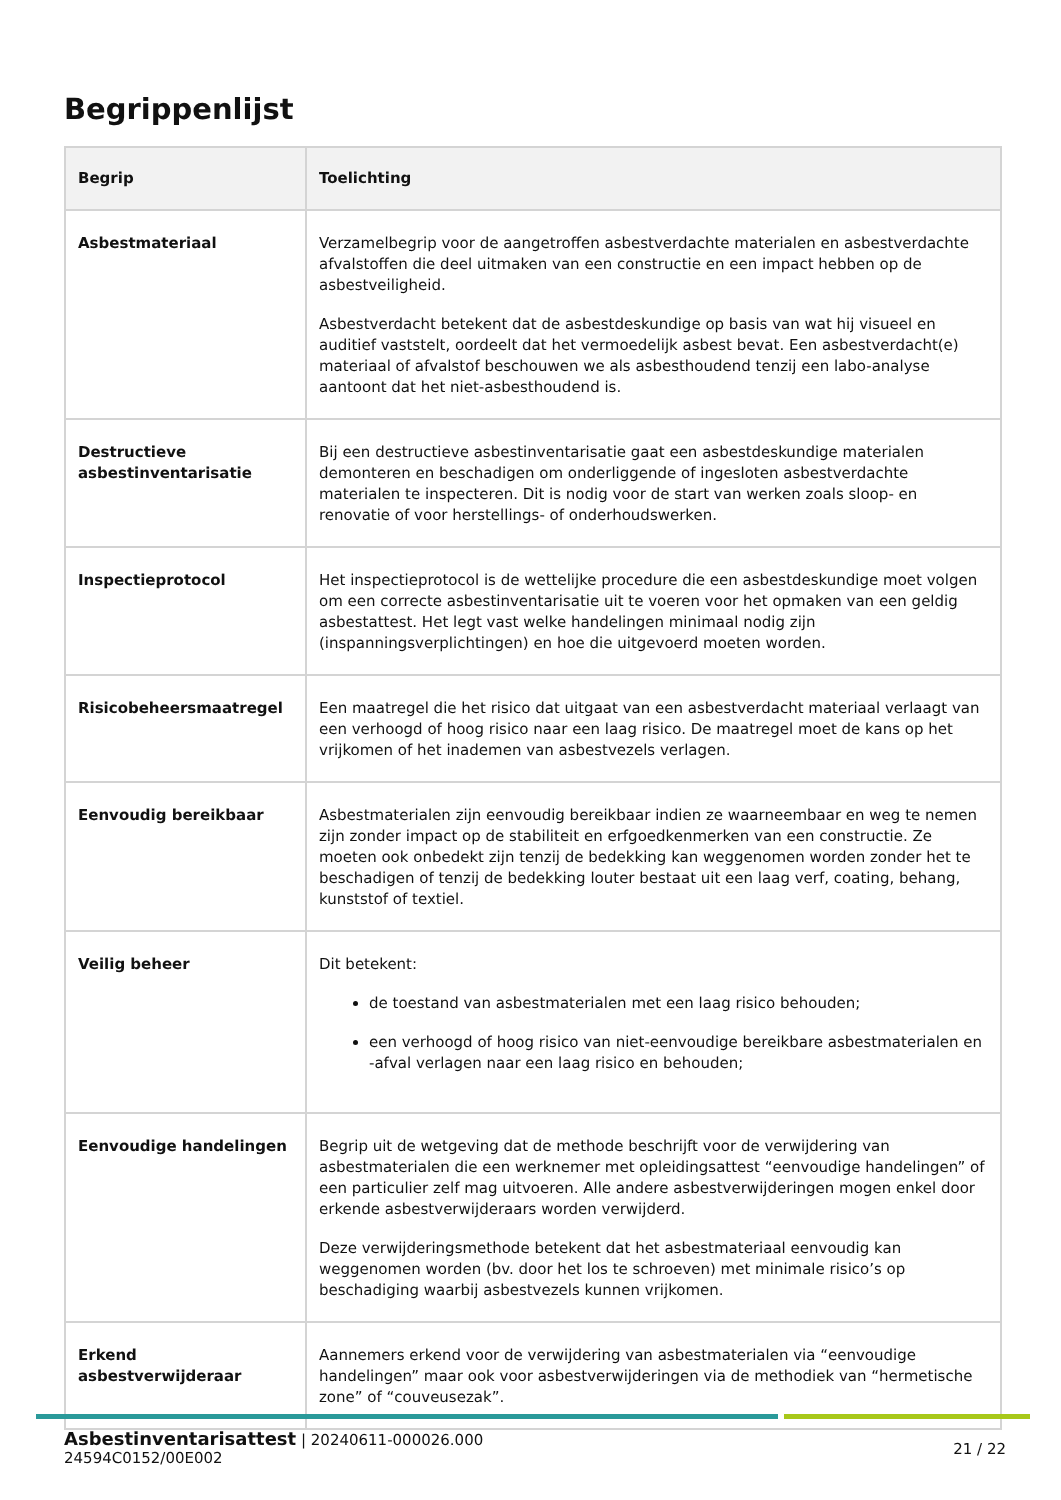Begrippenlijst
| Begrip | Toelichting |
| --- | --- |
| Asbestmateriaal | Verzamelbegrip voor de aangetroffen asbestverdachte materialen en asbestverdachte afvalstoffen die deel uitmaken van een constructie en een impact hebben op de asbestveiligheid. Asbestverdacht betekent dat de asbestdeskundige op basis van wat hij visueel en auditief vaststelt, oordeelt dat het vermoedelijk asbest bevat. Een asbestverdacht(e) materiaal of afvalstof beschouwen we als asbesthoudend tenzij een labo-analyse aantoont dat het niet-asbesthoudend is. |
| Destructieve asbestinventarisatie | Bij een destructieve asbestinventarisatie gaat een asbestdeskundige materialen demonteren en beschadigen om onderliggende of ingesloten asbestverdachte materialen te inspecteren. Dit is nodig voor de start van werken zoals sloop- en renovatie of voor herstellings- of onderhoudswerken. |
| Inspectieprotocol | Het inspectieprotocol is de wettelijke procedure die een asbestdeskundige moet volgen om een correcte asbestinventarisatie uit te voeren voor het opmaken van een geldig asbestattest. Het legt vast welke handelingen minimaal nodig zijn (inspanningsverplichtingen) en hoe die uitgevoerd moeten worden. |
| Risicobeheersmaatregel | Een maatregel die het risico dat uitgaat van een asbestverdacht materiaal verlaagt van een verhoogd of hoog risico naar een laag risico. De maatregel moet de kans op het vrijkomen of het inademen van asbestvezels verlagen. |
| Eenvoudig bereikbaar | Asbestmaterialen zijn eenvoudig bereikbaar indien ze waarneembaar en weg te nemen zijn zonder impact op de stabiliteit en erfgoedkenmerken van een constructie. Ze moeten ook onbedekt zijn tenzij de bedekking kan weggenomen worden zonder het te beschadigen of tenzij de bedekking louter bestaat uit een laag verf, coating, behang, kunststof of textiel. |
| Veilig beheer | Dit betekent: de toestand van asbestmaterialen met een laag risico behouden; een verhoogd of hoog risico van niet-eenvoudige bereikbare asbestmaterialen en -afval verlagen naar een laag risico en behouden; |
| Eenvoudige handelingen | Begrip uit de wetgeving dat de methode beschrijft voor de verwijdering van asbestmaterialen die een werknemer met opleidingsattest “eenvoudige handelingen” of een particulier zelf mag uitvoeren. Alle andere asbestverwijderingen mogen enkel door erkende asbestverwijderaars worden verwijderd. Deze verwijderingsmethode betekent dat het asbestmateriaal eenvoudig kan weggenomen worden (bv. door het los te schroeven) met minimale risico’s op beschadiging waarbij asbestvezels kunnen vrijkomen. |
| Erkend asbestverwijderaar | Aannemers erkend voor de verwijdering van asbestmaterialen via “eenvoudige handelingen” maar ook voor asbestverwijderingen via de methodiek van “hermetische zone” of “couveusezak”. |
Asbestinventarisattest | 20240611-000026.000
24594C0152/00E002
21 / 22